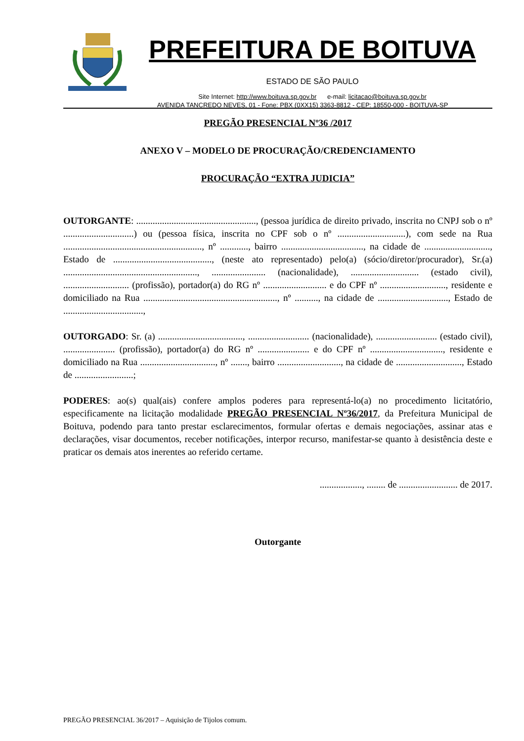PREFEITURA DE BOITUVA
ESTADO DE SÃO PAULO
Site Internet: http://www.boituva.sp.gov.br e-mail: licitacao@boituva.sp.gov.br
AVENIDA TANCREDO NEVES, 01 - Fone: PBX (0XX15) 3363-8812 - CEP: 18550-000 - BOITUVA-SP
PREGÃO PRESENCIAL Nº36 /2017
ANEXO V – MODELO DE PROCURAÇÃO/CREDENCIAMENTO
PROCURAÇÃO “EXTRA JUDICIA”
OUTORGANTE: ..................................................., (pessoa jurídica de direito privado, inscrita no CNPJ sob o nº ..............................) ou (pessoa física, inscrita no CPF sob o nº .............................), com sede na Rua ..........................................................., nº ............, bairro ..................................., na cidade de ............................, Estado de .........................................., (neste ato representado) pelo(a) (sócio/diretor/procurador), Sr.(a) ........................................................., ....................... (nacionalidade), ............................. (estado civil), ............................ (profissão), portador(a) do RG nº ........................... e do CPF nº ............................, residente e domiciliado na Rua ........................................................., nº .........., na cidade de .............................., Estado de ..................................,
OUTORGADO: Sr. (a) ...................................., .......................... (nacionalidade), .......................... (estado civil), ...................... (profissão), portador(a) do RG nº ...................... e do CPF nº ..............................., residente e domiciliado na Rua ................................, nº ......., bairro ..........................., na cidade de ............................, Estado de .........................;
PODERES: ao(s) qual(ais) confere amplos poderes para representá-lo(a) no procedimento licitatório, especificamente na licitação modalidade PREGÃO PRESENCIAL Nº36/2017, da Prefeitura Municipal de Boituva, podendo para tanto prestar esclarecimentos, formular ofertas e demais negociações, assinar atas e declarações, visar documentos, receber notificações, interpor recurso, manifestar-se quanto à desistência deste e praticar os demais atos inerentes ao referido certame.
.................., ........ de ......................... de 2017.
Outorgante
PREGÃO PRESENCIAL 36/2017 – Aquisição de Tijolos comum.